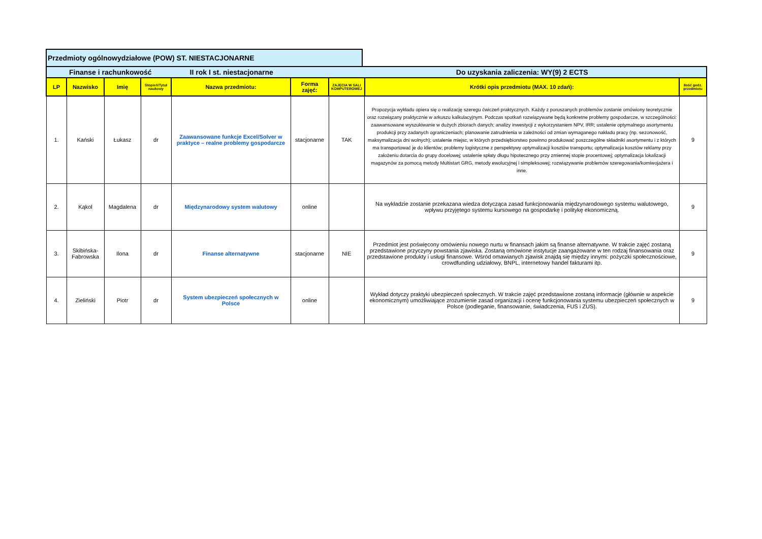Przedmioty ogólnowydziałowe (POW) ST. NIESTACJONARNE
| Finanse i rachunkowość II rok I st. niestacjonarne Do uzyskania zaliczenia: WY(9) 2 ECTS | | | | | | | | |
| LP | Nazwisko | Imię | Stopień/Tytuł naukowy | Nazwa przedmiotu: | Forma zajęć: | ZAJĘCIA W SALI KOMPUTEROWEJ | Krótki opis przedmiotu (MAX. 10 zdań): | Ilość godz. przedmiotu |
| 1. | Kański | Łukasz | dr | Zaawansowane funkcje Excel/Solver w praktyce – realne problemy gospodarcze | stacjonarne | TAK | Propozycja wykładu opiera się o realizację szeregu ćwiczeń praktycznych. Każdy z poruszanych problemów zostanie omówiony teoretycznie oraz rozwiązany praktycznie w arkuszu kalkulacyjnym. Podczas spotkań rozwiązywane będą konkretne problemy gospodarcze, w szczególności: zaawansowane wyszukiwanie w dużych zbiorach danych; analizy inwestycji z wykorzystaniem NPV, IRR; ustalenie optymalnego asortymentu produkcji przy zadanych ograniczeniach; planowanie zatrudnienia w zależności od zmian wymaganego nakładu pracy (np. sezonowość, maksymalizacja dni wolnych); ustalenie miejsc, w których przedsiębiorstwo powinno produkować poszczególne składniki asortymentu i z których ma transportować je do klientów; problemy logistyczne z perspektywy optymalizacji kosztów transportu; optymalizacja kosztów reklamy przy założeniu dotarcia do grupy docelowej; ustalenie spłaty długu hipotecznego przy zmiennej stopie procentowej; optymalizacja lokalizacji magazynów za pomocą metody Multistart GRG, metody ewolucyjnej i simpleksowej; rozwiązywanie problemów szeregowania/komiwojażera i inne. | 9 |
| 2. | Kąkol | Magdalena | dr | Międzynarodowy system walutowy | online | | Na wykładzie zostanie przekazana wiedza dotycząca zasad funkcjonowania międzynarodowego systemu walutowego, wpływu przyjętego systemu kursowego na gospodarkę i politykę ekonomiczną. | 9 |
| 3. | Skibińska-Fabrowska | Ilona | dr | Finanse alternatywne | stacjonarne | NIE | Przedmiot jest poświęcony omówieniu nowego nurtu w finansach jakim są finanse alternatywne. W trakcie zajęć zostaną przedstawione przyczyny powstania zjawiska. Zostaną omówione instytucje zaangażowane w ten rodzaj finansowania oraz przedstawione produkty i usługi finansowe. Wśród omawianych zjawisk znajdą się między innymi: pożyczki społecznościowe, crowdfunding udziałowy, BNPL, internetowy handel fakturami itp. | 9 |
| 4. | Zieliński | Piotr | dr | System ubezpieczeń społecznych w Polsce | online | | Wykład dotyczy praktyki ubezpieczeń społecznych. W trakcie zajęć przedstawione zostaną informacje (głównie w aspekcie ekonomicznym) umożliwiające zrozumienie zasad organizacji i ocenę funkcjonowania systemu ubezpieczeń społecznych w Polsce (podleganie, finansowanie, świadczenia, FUS i ZUS). | 9 |